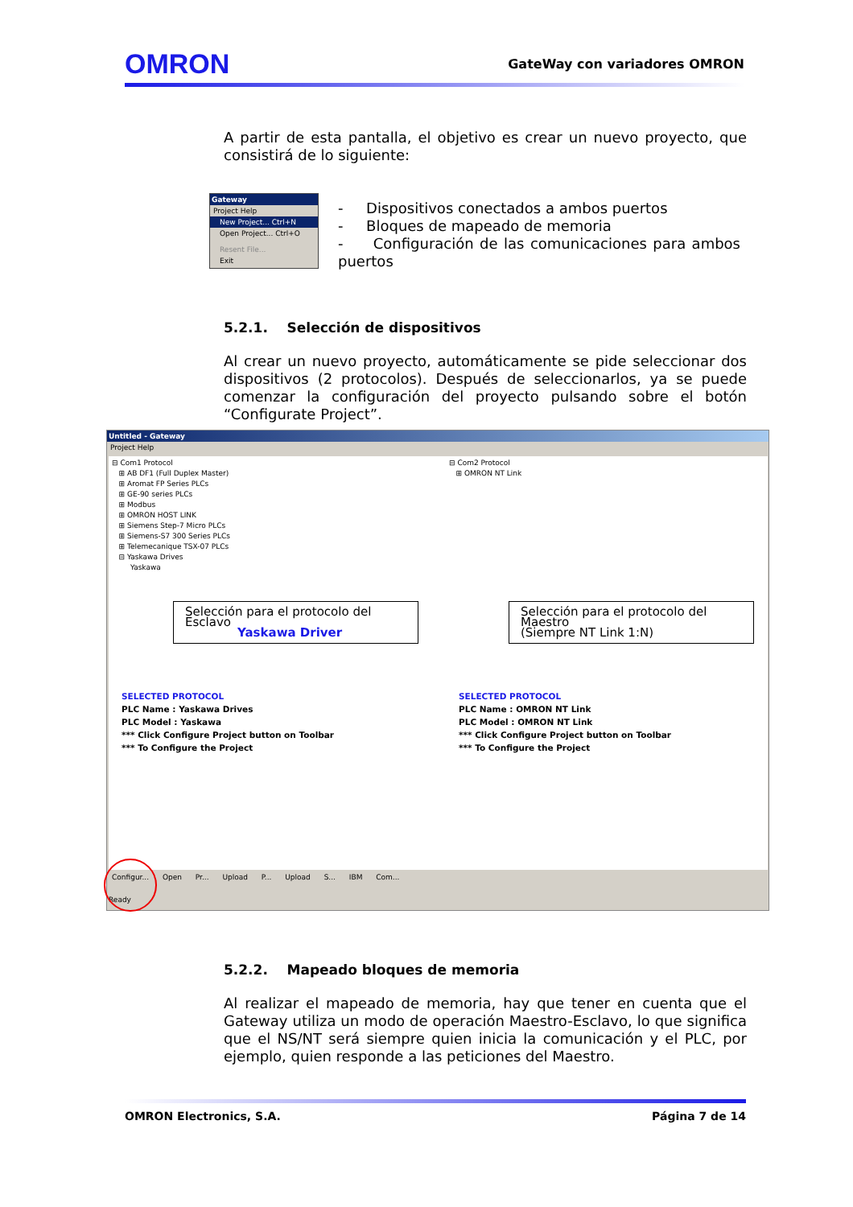OMRON GateWay con variadores OMRON
A partir de esta pantalla, el objetivo es crear un nuevo proyecto, que consistirá de lo siguiente:
Gateway
Project Help
New Project... Ctrl+N
Open Project... Ctrl+O
Resent File...
Exit
- Dispositivos conectados a ambos puertos
- Bloques de mapeado de memoria
- Configuración de las comunicaciones para ambos puertos
5.2.1. Selección de dispositivos
Al crear un nuevo proyecto, automáticamente se pide seleccionar dos dispositivos (2 protocolos). Después de seleccionarlos, ya se puede comenzar la configuración del proyecto pulsando sobre el botón “Configurate Project”.
Untitled - Gateway
Project Help
⊟ Com1 Protocol
⊞ AB DF1 (Full Duplex Master)
⊞ Aromat FP Series PLCs
⊞ GE-90 series PLCs
⊞ Modbus
⊞ OMRON HOST LINK
⊞ Siemens Step-7 Micro PLCs
⊞ Siemens-S7 300 Series PLCs
⊞ Telemecanique TSX-07 PLCs
⊟ Yaskawa Drives
Yaskawa
Selección para el protocolo del Esclavo
Yaskawa Driver
SELECTED PROTOCOL
PLC Name : Yaskawa Drives
PLC Model : Yaskawa
*** Click Configure Project button on Toolbar
*** To Configure the Project
⊟ Com2 Protocol
⊞ OMRON NT Link
Selección para el protocolo del Maestro
(Siempre NT Link 1:N)
SELECTED PROTOCOL
PLC Name : OMRON NT Link
PLC Model : OMRON NT Link
*** Click Configure Project button on Toolbar
*** To Configure the Project
Configur... Open Pr... Upload P... Upload S... IBM Com...
Ready
5.2.2. Mapeado bloques de memoria
Al realizar el mapeado de memoria, hay que tener en cuenta que el Gateway utiliza un modo de operación Maestro-Esclavo, lo que significa que el NS/NT será siempre quien inicia la comunicación y el PLC, por ejemplo, quien responde a las peticiones del Maestro.
OMRON Electronics, S.A. Página 7 de 14